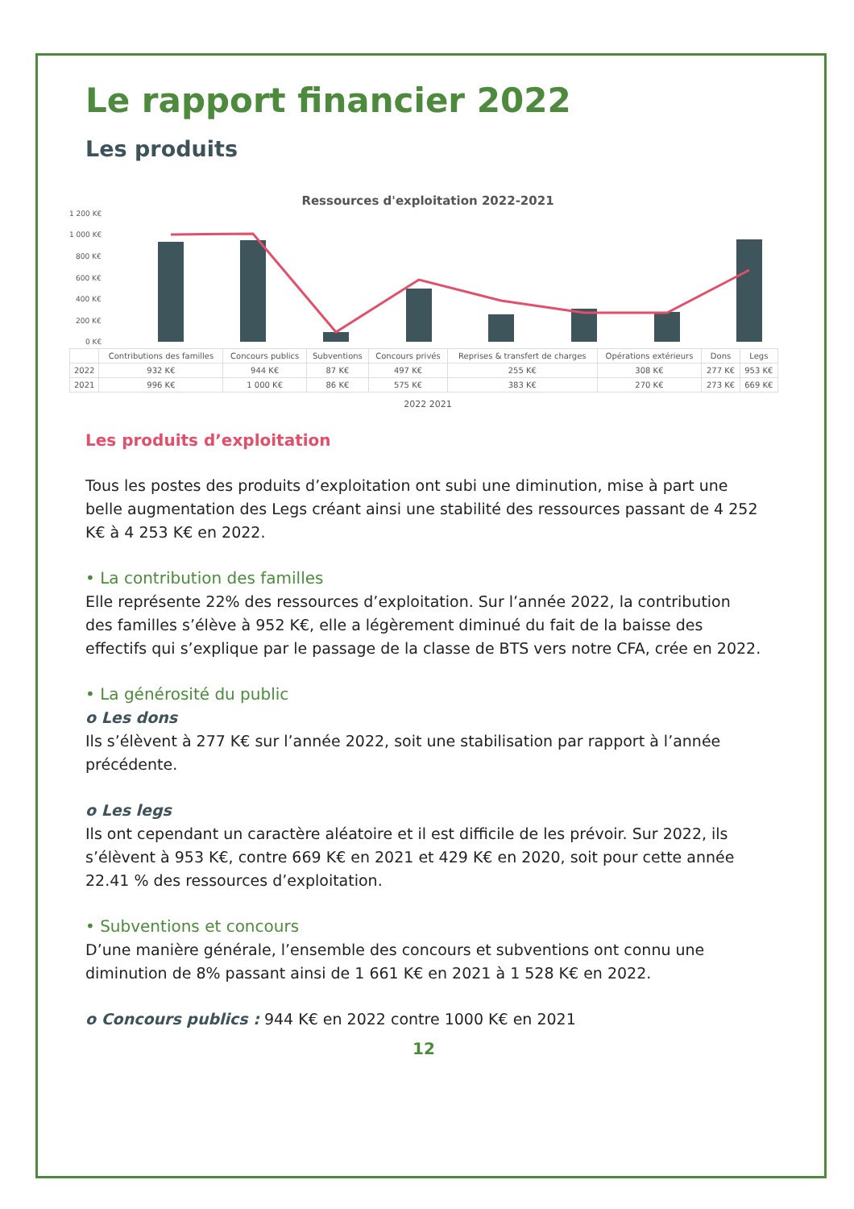Le rapport financier 2022
Les produits
Ressources d'exploitation 2022-2021
1 200 K€
1 000 K€
800 K€
600 K€
400 K€
200 K€
0 K€
| | Contributions des familles | Concours publics | Subventions | Concours privés | Reprises & transfert de charges | Opérations extérieurs | Dons | Legs |
| 2022 | 932 K€ | 944 K€ | 87 K€ | 497 K€ | 255 K€ | 308 K€ | 277 K€ | 953 K€ |
| 2021 | 996 K€ | 1 000 K€ | 86 K€ | 575 K€ | 383 K€ | 270 K€ | 273 K€ | 669 K€ |
2022 2021
Les produits d’exploitation
Tous les postes des produits d’exploitation ont subi une diminution, mise à part une belle augmentation des Legs créant ainsi une stabilité des ressources passant de 4 252 K€ à 4 253 K€ en 2022.
• La contribution des familles
Elle représente 22% des ressources d’exploitation. Sur l’année 2022, la contribution des familles s’élève à 952 K€, elle a légèrement diminué du fait de la baisse des effectifs qui s’explique par le passage de la classe de BTS vers notre CFA, crée en 2022.
• La générosité du public
o Les dons
Ils s’élèvent à 277 K€ sur l’année 2022, soit une stabilisation par rapport à l’année précédente.
o Les legs
Ils ont cependant un caractère aléatoire et il est difficile de les prévoir. Sur 2022, ils s’élèvent à 953 K€, contre 669 K€ en 2021 et 429 K€ en 2020, soit pour cette année 22.41 % des ressources d’exploitation.
• Subventions et concours
D’une manière générale, l’ensemble des concours et subventions ont connu une diminution de 8% passant ainsi de 1 661 K€ en 2021 à 1 528 K€ en 2022.
o Concours publics : 944 K€ en 2022 contre 1000 K€ en 2021
12